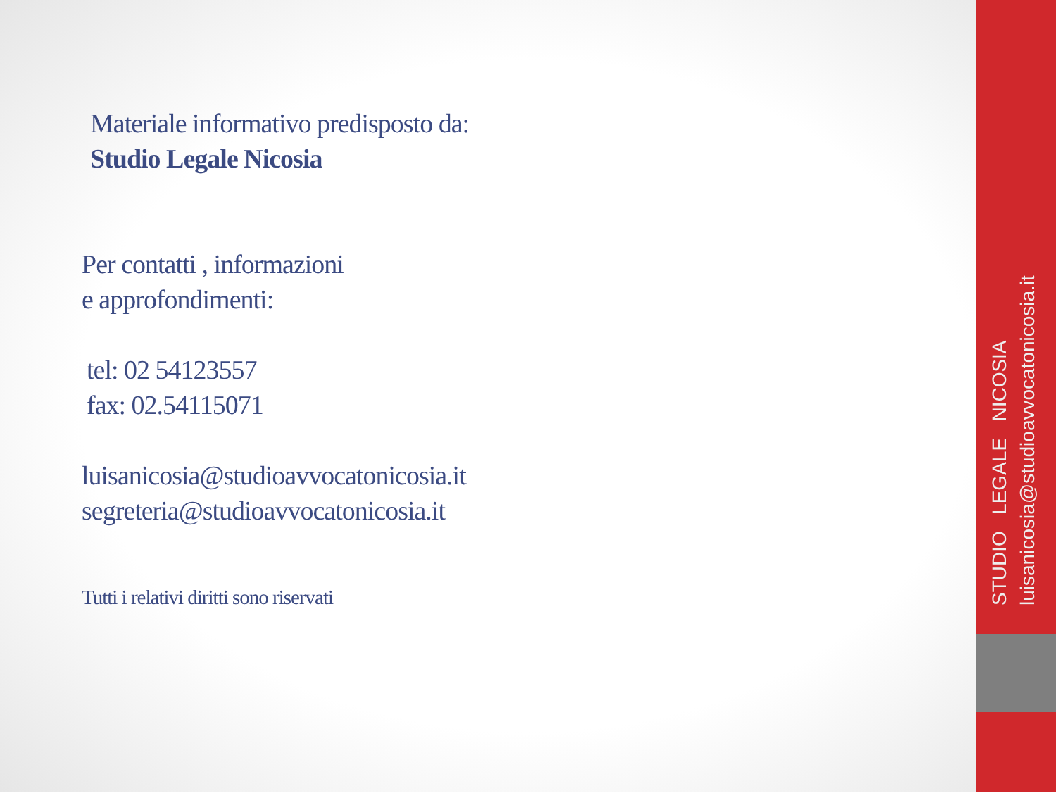Materiale informativo predisposto da:
Studio Legale Nicosia
Per contatti , informazioni
e approfondimenti:
tel: 02 54123557
fax: 02.54115071
luisanicosia@studioavvocatonicosia.it
segreteria@studioavvocatonicosia.it
Tutti i relativi diritti sono riservati
STUDIO LEGALE NICOSIA
luisanicosia@studioavvocatonicosia.it